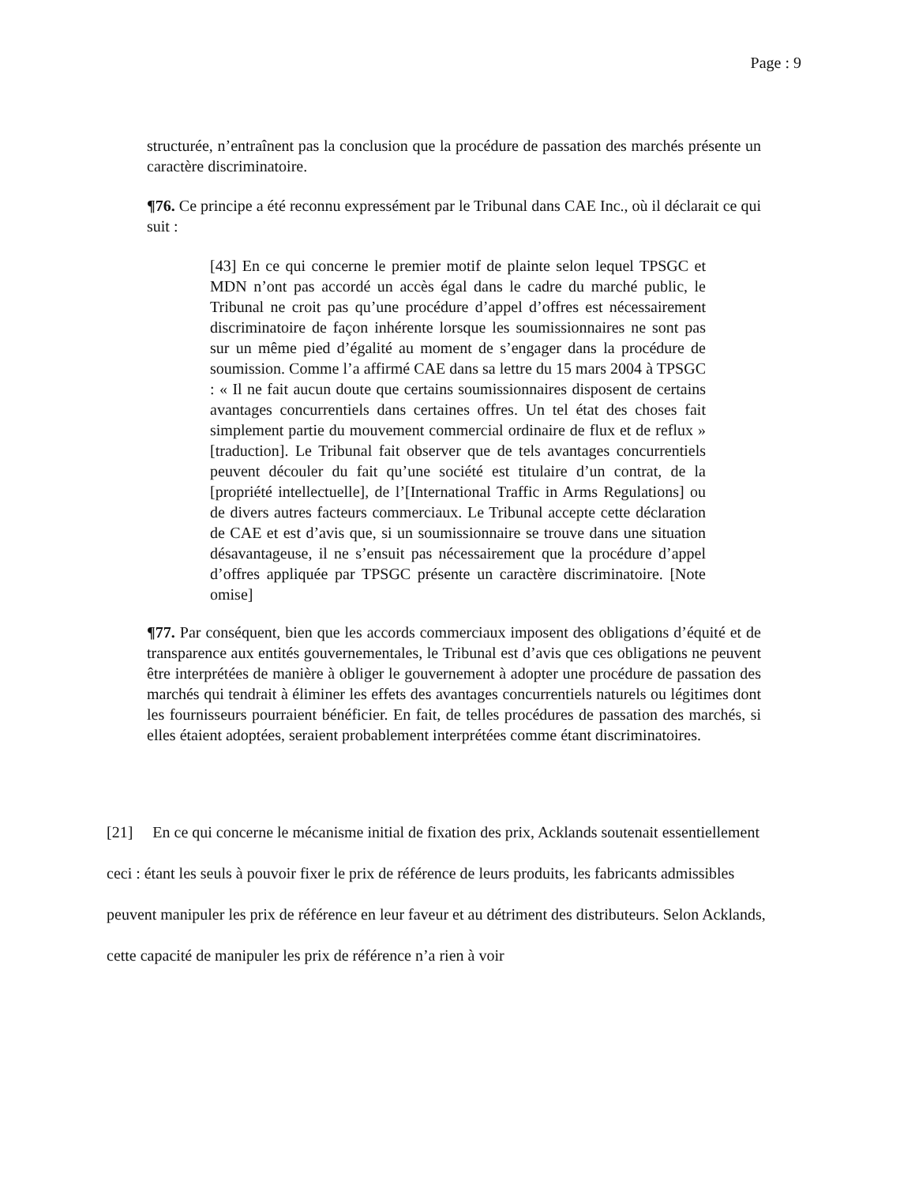Page : 9
structurée, n’entraînent pas la conclusion que la procédure de passation des marchés présente un caractère discriminatoire.
¶76. Ce principe a été reconnu expressément par le Tribunal dans CAE Inc., où il déclarait ce qui suit :
[43] En ce qui concerne le premier motif de plainte selon lequel TPSGC et MDN n’ont pas accordé un accès égal dans le cadre du marché public, le Tribunal ne croit pas qu’une procédure d’appel d’offres est nécessairement discriminatoire de façon inhérente lorsque les soumissionnaires ne sont pas sur un même pied d’égalité au moment de s’engager dans la procédure de soumission. Comme l’a affirmé CAE dans sa lettre du 15 mars 2004 à TPSGC : « Il ne fait aucun doute que certains soumissionnaires disposent de certains avantages concurrentiels dans certaines offres. Un tel état des choses fait simplement partie du mouvement commercial ordinaire de flux et de reflux » [traduction]. Le Tribunal fait observer que de tels avantages concurrentiels peuvent découler du fait qu’une société est titulaire d’un contrat, de la [propriété intellectuelle], de l’[International Traffic in Arms Regulations] ou de divers autres facteurs commerciaux. Le Tribunal accepte cette déclaration de CAE et est d’avis que, si un soumissionnaire se trouve dans une situation désavantageuse, il ne s’ensuit pas nécessairement que la procédure d’appel d’offres appliquée par TPSGC présente un caractère discriminatoire. [Note omise]
¶77. Par conséquent, bien que les accords commerciaux imposent des obligations d’équité et de transparence aux entités gouvernementales, le Tribunal est d’avis que ces obligations ne peuvent être interprétées de manière à obliger le gouvernement à adopter une procédure de passation des marchés qui tendrait à éliminer les effets des avantages concurrentiels naturels ou légitimes dont les fournisseurs pourraient bénéficier. En fait, de telles procédures de passation des marchés, si elles étaient adoptées, seraient probablement interprétées comme étant discriminatoires.
[21] En ce qui concerne le mécanisme initial de fixation des prix, Acklands soutenait essentiellement ceci : étant les seuls à pouvoir fixer le prix de référence de leurs produits, les fabricants admissibles peuvent manipuler les prix de référence en leur faveur et au détriment des distributeurs. Selon Acklands, cette capacité de manipuler les prix de référence n’a rien à voir